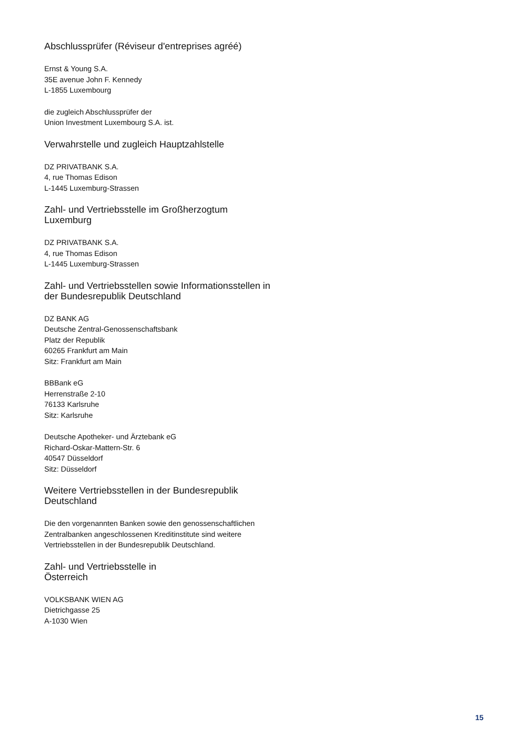Abschlussprüfer (Réviseur d'entreprises agréé)
Ernst & Young S.A.
35E avenue John F. Kennedy
L-1855 Luxembourg
die zugleich Abschlussprüfer der
Union Investment Luxembourg S.A. ist.
Verwahrstelle und zugleich Hauptzahlstelle
DZ PRIVATBANK S.A.
4, rue Thomas Edison
L-1445 Luxemburg-Strassen
Zahl- und Vertriebsstelle im Großherzogtum
Luxemburg
DZ PRIVATBANK S.A.
4, rue Thomas Edison
L-1445 Luxemburg-Strassen
Zahl- und Vertriebsstellen sowie Informationsstellen in
der Bundesrepublik Deutschland
DZ BANK AG
Deutsche Zentral-Genossenschaftsbank
Platz der Republik
60265 Frankfurt am Main
Sitz: Frankfurt am Main
BBBank eG
Herrenstraße 2-10
76133 Karlsruhe
Sitz: Karlsruhe
Deutsche Apotheker- und Ärztebank eG
Richard-Oskar-Mattern-Str. 6
40547 Düsseldorf
Sitz: Düsseldorf
Weitere Vertriebsstellen in der Bundesrepublik
Deutschland
Die den vorgenannten Banken sowie den genossenschaftlichen
Zentralbanken angeschlossenen Kreditinstitute sind weitere
Vertriebsstellen in der Bundesrepublik Deutschland.
Zahl- und Vertriebsstelle in
Österreich
VOLKSBANK WIEN AG
Dietrichgasse 25
A-1030 Wien
15